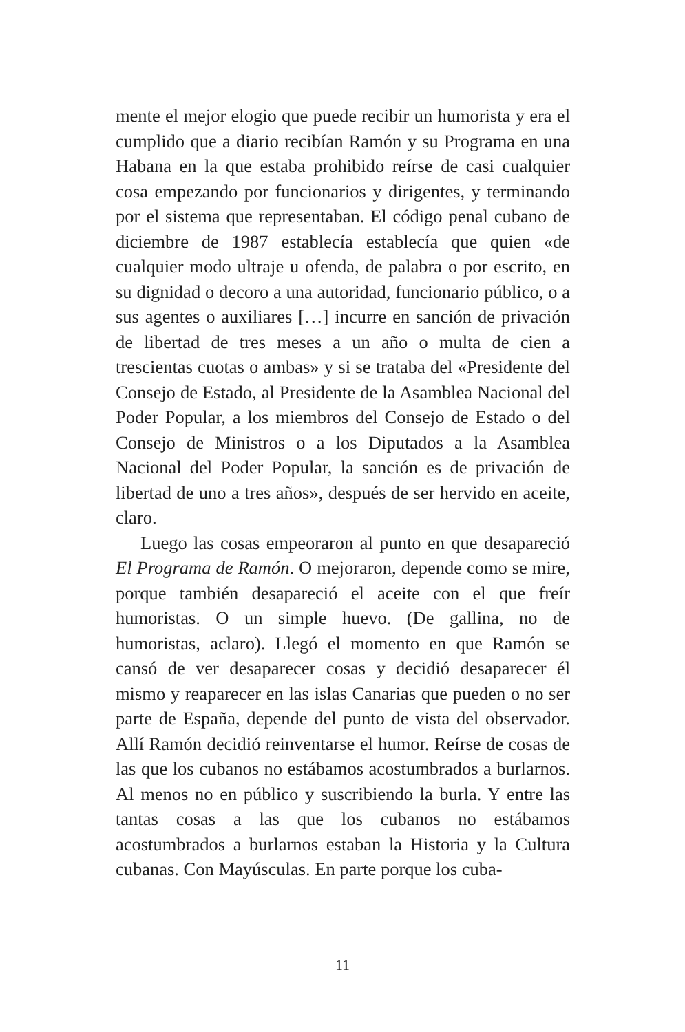mente el mejor elogio que puede recibir un humorista y era el cumplido que a diario recibían Ramón y su Programa en una Habana en la que estaba prohibido reírse de casi cualquier cosa empezando por funcionarios y dirigentes, y terminando por el sistema que representaban. El código penal cubano de diciembre de 1987 establecía establecía que quien «de cualquier modo ultraje u ofenda, de palabra o por escrito, en su dignidad o decoro a una autoridad, funcionario público, o a sus agentes o auxiliares […] incurre en sanción de privación de libertad de tres meses a un año o multa de cien a trescientas cuotas o ambas» y si se trataba del «Presidente del Consejo de Estado, al Presidente de la Asamblea Nacional del Poder Popular, a los miembros del Consejo de Estado o del Consejo de Ministros o a los Diputados a la Asamblea Nacional del Poder Popular, la sanción es de privación de libertad de uno a tres años», después de ser hervido en aceite, claro.
Luego las cosas empeoraron al punto en que desapareció El Programa de Ramón. O mejoraron, depende como se mire, porque también desapareció el aceite con el que freír humoristas. O un simple huevo. (De gallina, no de humoristas, aclaro). Llegó el momento en que Ramón se cansó de ver desaparecer cosas y decidió desaparecer él mismo y reaparecer en las islas Canarias que pueden o no ser parte de España, depende del punto de vista del observador. Allí Ramón decidió reinventarse el humor. Reírse de cosas de las que los cubanos no estábamos acostumbrados a burlarnos. Al menos no en público y suscribiendo la burla. Y entre las tantas cosas a las que los cubanos no estábamos acostumbrados a burlarnos estaban la Historia y la Cultura cubanas. Con Mayúsculas. En parte porque los cuba-
11